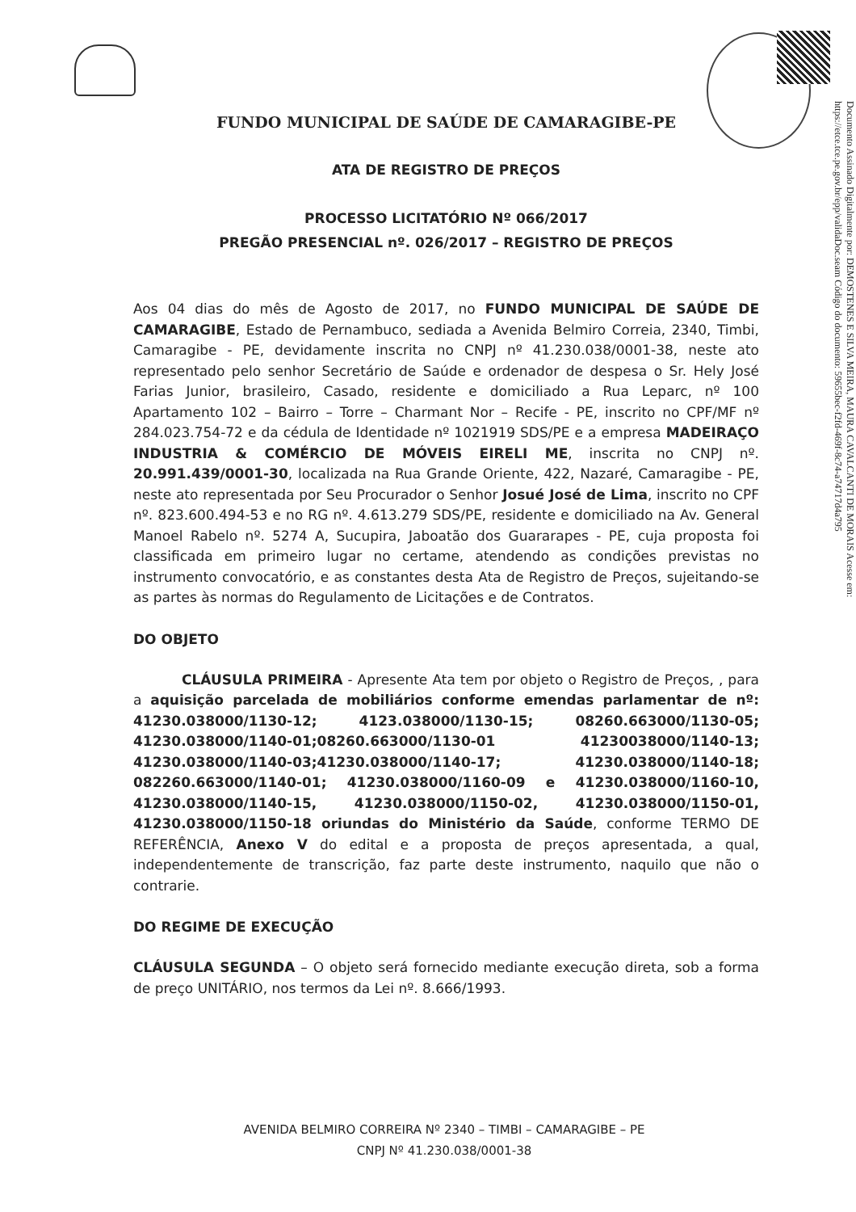FUNDO MUNICIPAL DE SAÚDE DE CAMARAGIBE-PE
ATA DE REGISTRO DE PREÇOS
PROCESSO LICITATÓRIO Nº 066/2017
PREGÃO PRESENCIAL nº. 026/2017 – REGISTRO DE PREÇOS
Aos 04 dias do mês de Agosto de 2017, no FUNDO MUNICIPAL DE SAÚDE DE CAMARAGIBE, Estado de Pernambuco, sediada a Avenida Belmiro Correia, 2340, Timbi, Camaragibe - PE, devidamente inscrita no CNPJ nº 41.230.038/0001-38, neste ato representado pelo senhor Secretário de Saúde e ordenador de despesa o Sr. Hely José Farias Junior, brasileiro, Casado, residente e domiciliado a Rua Leparc, nº 100 Apartamento 102 – Bairro – Torre – Charmant Nor – Recife - PE, inscrito no CPF/MF nº 284.023.754-72 e da cédula de Identidade nº 1021919 SDS/PE e a empresa MADEIRAÇO INDUSTRIA & COMÉRCIO DE MÓVEIS EIRELI ME, inscrita no CNPJ nº. 20.991.439/0001-30, localizada na Rua Grande Oriente, 422, Nazaré, Camaragibe - PE, neste ato representada por Seu Procurador o Senhor Josué José de Lima, inscrito no CPF nº. 823.600.494-53 e no RG nº. 4.613.279 SDS/PE, residente e domiciliado na Av. General Manoel Rabelo nº. 5274 A, Sucupira, Jaboatão dos Guararapes - PE, cuja proposta foi classificada em primeiro lugar no certame, atendendo as condições previstas no instrumento convocatório, e as constantes desta Ata de Registro de Preços, sujeitando-se as partes às normas do Regulamento de Licitações e de Contratos.
DO OBJETO
CLÁUSULA PRIMEIRA - Apresente Ata tem por objeto o Registro de Preços, , para a aquisição parcelada de mobiliários conforme emendas parlamentar de nº: 41230.038000/1130-12; 4123.038000/1130-15; 08260.663000/1130-05; 41230.038000/1140-01;08260.663000/1130-01 41230038000/1140-13; 41230.038000/1140-03;41230.038000/1140-17; 41230.038000/1140-18; 082260.663000/1140-01; 41230.038000/1160-09 e 41230.038000/1160-10, 41230.038000/1140-15, 41230.038000/1150-02, 41230.038000/1150-01, 41230.038000/1150-18 oriundas do Ministério da Saúde, conforme TERMO DE REFERÊNCIA, Anexo V do edital e a proposta de preços apresentada, a qual, independentemente de transcrição, faz parte deste instrumento, naquilo que não o contrarie.
DO REGIME DE EXECUÇÃO
CLÁUSULA SEGUNDA – O objeto será fornecido mediante execução direta, sob a forma de preço UNITÁRIO, nos termos da Lei nº. 8.666/1993.
AVENIDA BELMIRO CORREIRA Nº 2340 – TIMBI – CAMARAGIBE – PE
CNPJ Nº 41.230.038/0001-38
Documento Assinado Digitalmente por: DEMOSTENES E SILVA MEIRA, MAURA CAVALCANTI DE MORAIS Acesse em: https://etce.tce.pe.gov.br/epp/validaDoc.seam Código do documento: 59655bec-f2fd-469f-8c74-a74717d4a795